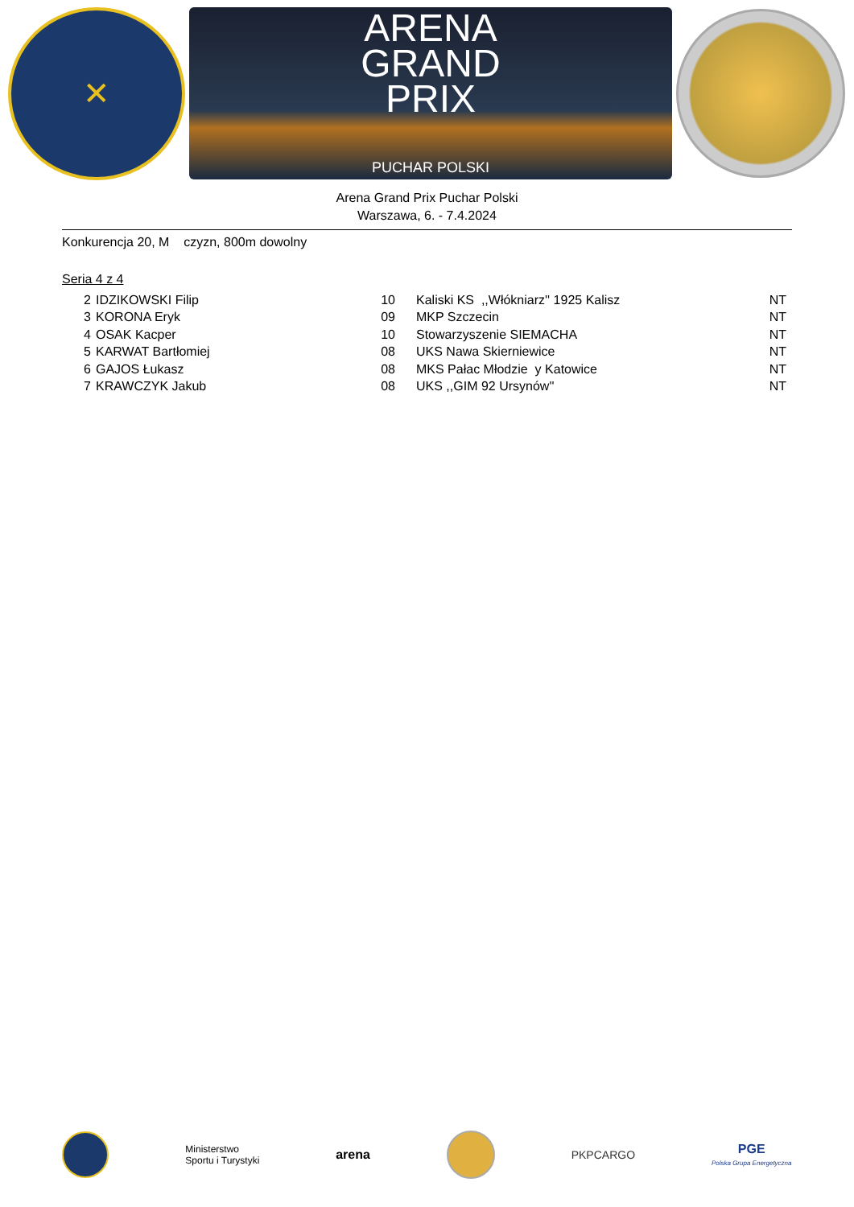✕
ARENA
GRAND
PRIX
PUCHAR POLSKI
Arena Grand Prix Puchar Polski
Warszawa, 6. - 7.4.2024
Konkurencja 20, M czyzn, 800m dowolny
Seria 4 z 4
| 2 | IDZIKOWSKI Filip | 10 | Kaliski KS ,,Włókniarz'' 1925 Kalisz | NT |
| 3 | KORONA Eryk | 09 | MKP Szczecin | NT |
| 4 | OSAK Kacper | 10 | Stowarzyszenie SIEMACHA | NT |
| 5 | KARWAT Bartłomiej | 08 | UKS Nawa Skierniewice | NT |
| 6 | GAJOS Łukasz | 08 | MKS Pałac Młodzie y Katowice | NT |
| 7 | KRAWCZYK Jakub | 08 | UKS ,,GIM 92 Ursynów'' | NT |
Ministerstwo
Sportu i Turystyki
arena PKPCARGO
PGE
Polska Grupa Energetyczna